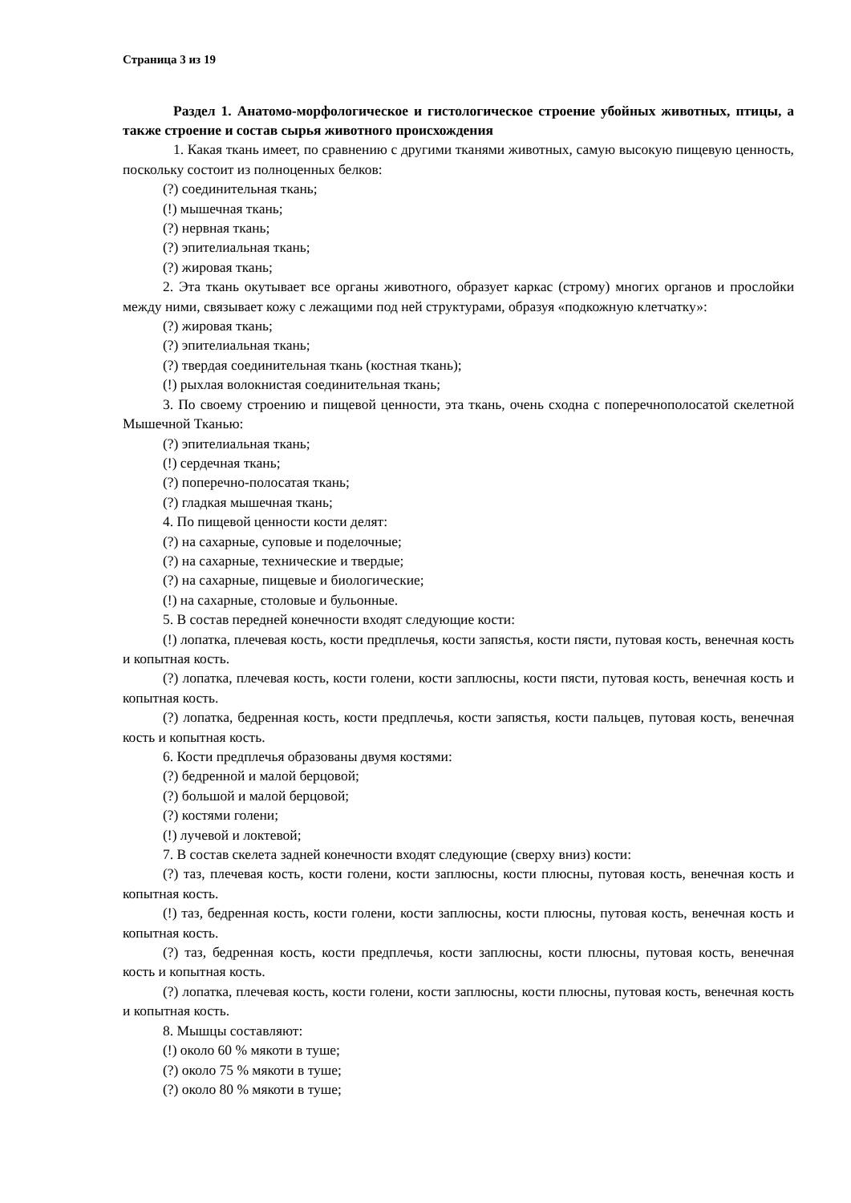Страница 3 из 19
Раздел 1. Анатомо-морфологическое и гистологическое строение убойных животных, птицы, а также строение и состав сырья животного происхождения
1. Какая ткань имеет, по сравнению с другими тканями животных, самую высокую пищевую ценность, поскольку состоит из полноценных белков:
(?) соединительная ткань;
(!) мышечная ткань;
(?) нервная ткань;
(?) эпителиальная ткань;
(?) жировая ткань;
2. Эта ткань окутывает все органы животного, образует каркас (строму) многих органов и прослойки между ними, связывает кожу с лежащими под ней структурами, образуя «подкожную клетчатку»:
(?) жировая ткань;
(?) эпителиальная ткань;
(?) твердая соединительная ткань (костная ткань);
(!) рыхлая волокнистая соединительная ткань;
3. По своему строению и пищевой ценности, эта ткань, очень сходна с поперечнополосатой скелетной Мышечной Тканью:
(?) эпителиальная ткань;
(!) сердечная ткань;
(?) поперечно-полосатая ткань;
(?) гладкая мышечная ткань;
4. По пищевой ценности кости делят:
(?) на сахарные, суповые и поделочные;
(?) на сахарные, технические и твердые;
(?) на сахарные, пищевые и биологические;
(!) на сахарные, столовые и бульонные.
5. В состав передней конечности входят следующие кости:
(!) лопатка, плечевая кость, кости предплечья, кости запястья, кости пясти, путовая кость, венечная кость и копытная кость.
(?) лопатка, плечевая кость, кости голени, кости заплюсны, кости пясти, путовая кость, венечная кость и копытная кость.
(?) лопатка, бедренная кость, кости предплечья, кости запястья, кости пальцев, путовая кость, венечная кость и копытная кость.
6. Кости предплечья образованы двумя костями:
(?) бедренной и малой берцовой;
(?) большой и малой берцовой;
(?) костями голени;
(!) лучевой и локтевой;
7. В состав скелета задней конечности входят следующие (сверху вниз) кости:
(?) таз, плечевая кость, кости голени, кости заплюсны, кости плюсны, путовая кость, венечная кость и копытная кость.
(!) таз, бедренная кость, кости голени, кости заплюсны, кости плюсны, путовая кость, венечная кость и копытная кость.
(?) таз, бедренная кость, кости предплечья, кости заплюсны, кости плюсны, путовая кость, венечная кость и копытная кость.
(?) лопатка, плечевая кость, кости голени, кости заплюсны, кости плюсны, путовая кость, венечная кость и копытная кость.
8. Мышцы составляют:
(!) около 60 % мякоти в туше;
(?) около 75 % мякоти в туше;
(?) около 80 % мякоти в туше;